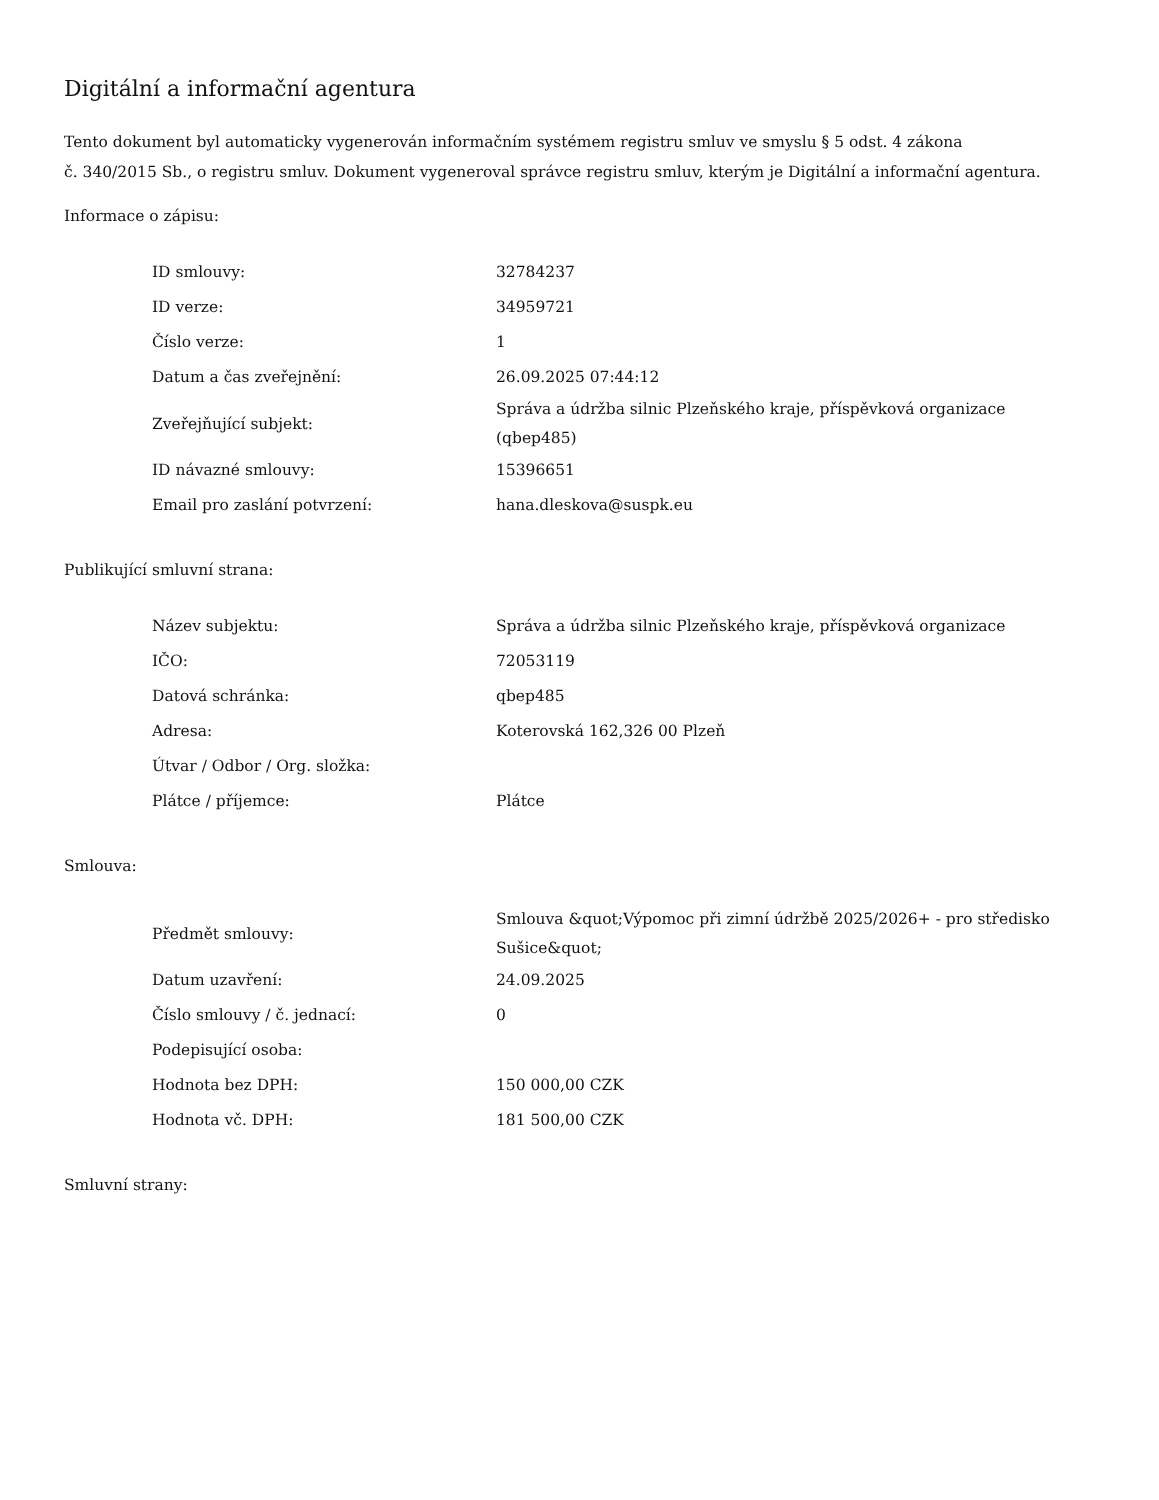Digitální a informační agentura
Tento dokument byl automaticky vygenerován informačním systémem registru smluv ve smyslu § 5 odst. 4 zákona
č. 340/2015 Sb., o registru smluv. Dokument vygeneroval správce registru smluv, kterým je Digitální a informační agentura.
Informace o zápisu:
| ID smlouvy: | 32784237 |
| ID verze: | 34959721 |
| Číslo verze: | 1 |
| Datum a čas zveřejnění: | 26.09.2025 07:44:12 |
| Zveřejňující subjekt: | Správa a údržba silnic Plzeňského kraje, příspěvková organizace (qbep485) |
| ID návazné smlouvy: | 15396651 |
| Email pro zaslání potvrzení: | hana.dleskova@suspk.eu |
Publikující smluvní strana:
| Název subjektu: | Správa a údržba silnic Plzeňského kraje, příspěvková organizace |
| IČO: | 72053119 |
| Datová schránka: | qbep485 |
| Adresa: | Koterovská 162,326 00 Plzeň |
| Útvar / Odbor / Org. složka: | |
| Plátce / příjemce: | Plátce |
Smlouva:
| Předmět smlouvy: | Smlouva &quot;Výpomoc při zimní údržbě 2025/2026+ - pro středisko Sušice&quot; |
| Datum uzavření: | 24.09.2025 |
| Číslo smlouvy / č. jednací: | 0 |
| Podepisující osoba: | |
| Hodnota bez DPH: | 150 000,00 CZK |
| Hodnota vč. DPH: | 181 500,00 CZK |
Smluvní strany: